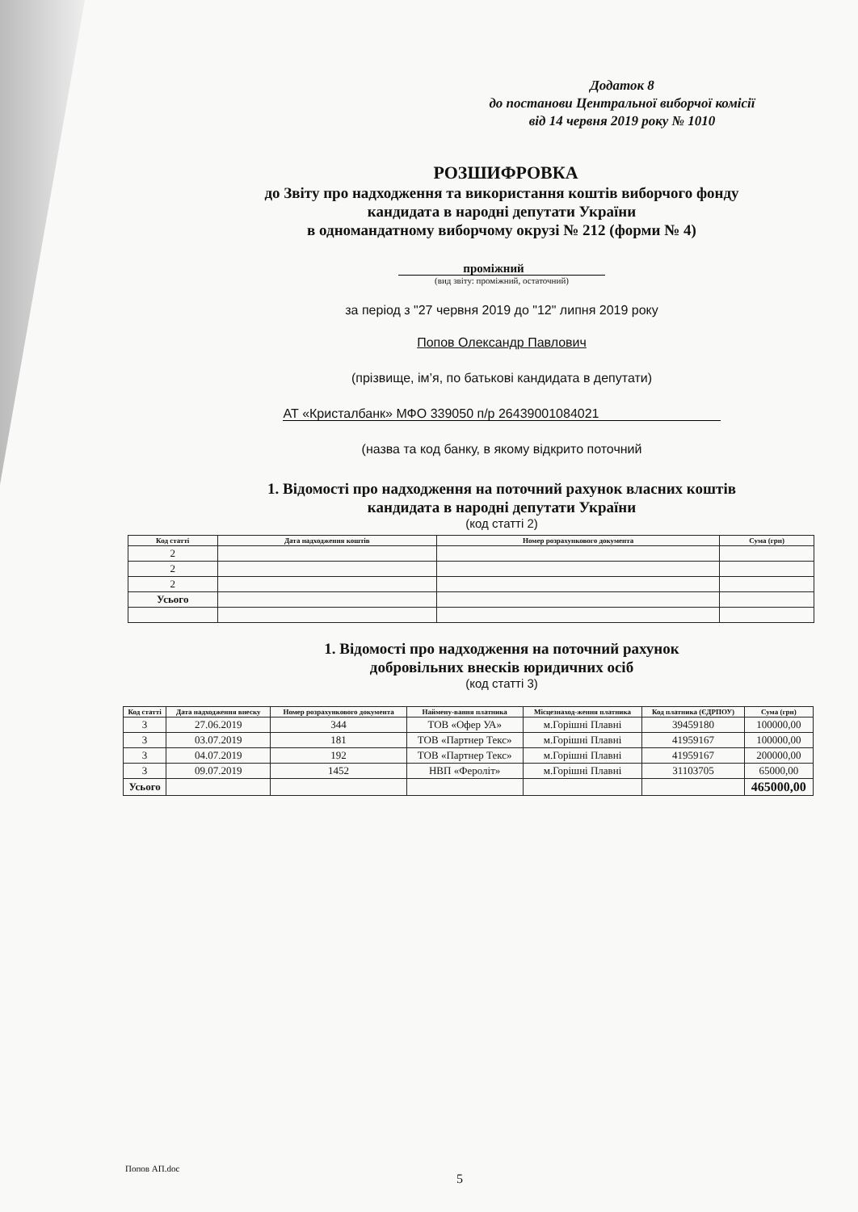Додаток 8
до постанови Центральної виборчої комісії
від 14 червня 2019 року № 1010
РОЗШИФРОВКА
до Звіту про надходження та використання коштів виборчого фонду
кандидата в народні депутати України
в одномандатному виборчому окрузі № 212 (форми № 4)
проміжний
(вид звіту: проміжний, остаточний)
за період з "27 червня 2019 до "12" липня 2019 року
Попов Олександр Павлович
(прізвище, ім’я, по батькові кандидата в депутати)
АТ «Кристалбанк» МФО 339050 п/р 26439001084021
(назва та код банку, в якому відкрито поточний
1. Відомості про надходження на поточний рахунок власних коштів
кандидата в народні депутати України
(код статті 2)
| Код статті | Дата надходження коштів | Номер розрахункового документа | Сума (грн) |
| --- | --- | --- | --- |
| 2 | | | |
| 2 | | | |
| 2 | | | |
| Усього | | | |
1. Відомості про надходження на поточний рахунок
добровільних внесків юридичних осіб
(код статті 3)
| Код статті | Дата надходження внеску | Номер розрахункового документа | Наймену-вання платника | Місцезнаход-ження платника | Код платника (ЄДРПОУ) | Сума (грн) |
| --- | --- | --- | --- | --- | --- | --- |
| 3 | 27.06.2019 | 344 | ТОВ «Офер УА» | м.Горішні Плавні | 39459180 | 100000,00 |
| 3 | 03.07.2019 | 181 | ТОВ «Партнер Текс» | м.Горішні Плавні | 41959167 | 100000,00 |
| 3 | 04.07.2019 | 192 | ТОВ «Партнер Текс» | м.Горішні Плавні | 41959167 | 200000,00 |
| 3 | 09.07.2019 | 1452 | НВП «Фероліт» | м.Горішні Плавні | 31103705 | 65000,00 |
| Усього | | | | | | 465000,00 |
Попов АП.doc
5